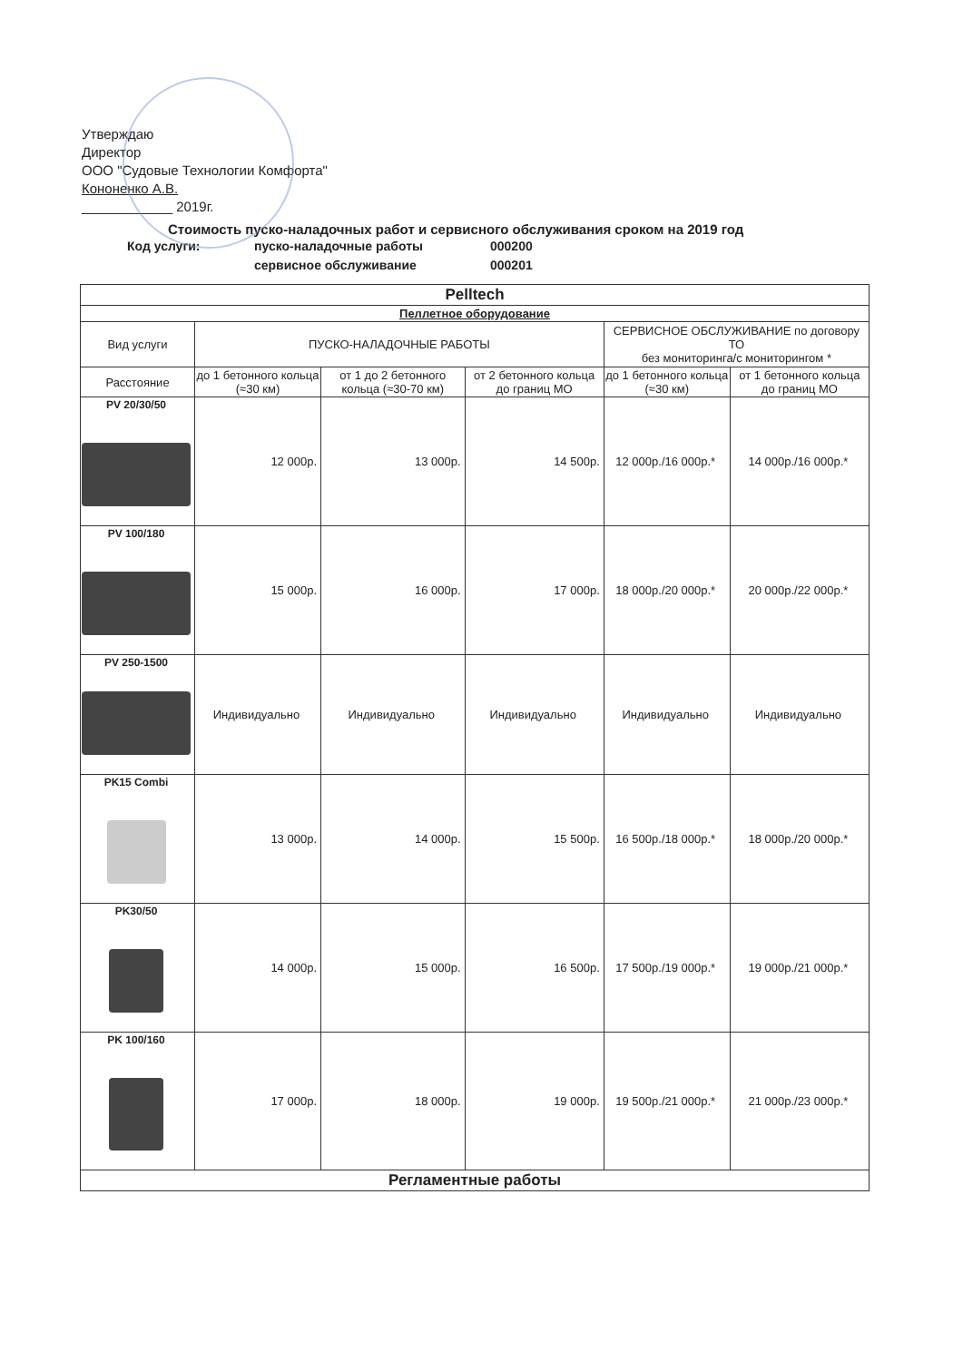Утверждаю
Директор
ООО "Судовые Технологии Комфорта"
Кононенко А.В.
____________ 2019г.
Стоимость пуско-наладочных работ и сервисного обслуживания сроком на 2019 год
Код услуги: пуско-наладочные работы 000200 сервисное обслуживание 000201
| Pelltech | | | | | |
| --- | --- | --- | --- | --- | --- |
| Пеллетное оборудование | | | | | |
| Вид услуги | ПУСКО-НАЛАДОЧНЫЕ РАБОТЫ | | | СЕРВИСНОЕ ОБСЛУЖИВАНИЕ по договору ТО без мониторинга/с мониторингом * | |
| Расстояние | до 1 бетонного кольца (≈30 км) | от 1 до 2 бетонного кольца (≈30-70 км) | от 2 бетонного кольца до границ МО | до 1 бетонного кольца (≈30 км) | от 1 бетонного кольца до границ МО |
| PV 20/30/50 | 12 000р. | 13 000р. | 14 500р. | 12 000р./16 000р.* | 14 000р./16 000р.* |
| PV 100/180 | 15 000р. | 16 000р. | 17 000р. | 18 000р./20 000р.* | 20 000р./22 000р.* |
| PV 250-1500 | Индивидуально | Индивидуально | Индивидуально | Индивидуально | Индивидуально |
| PK15 Combi | 13 000р. | 14 000р. | 15 500р. | 16 500р./18 000р.* | 18 000р./20 000р.* |
| PK30/50 | 14 000р. | 15 000р. | 16 500р. | 17 500р./19 000р.* | 19 000р./21 000р.* |
| PK 100/160 | 17 000р. | 18 000р. | 19 000р. | 19 500р./21 000р.* | 21 000р./23 000р.* |
| Регламентные работы | | | | | |